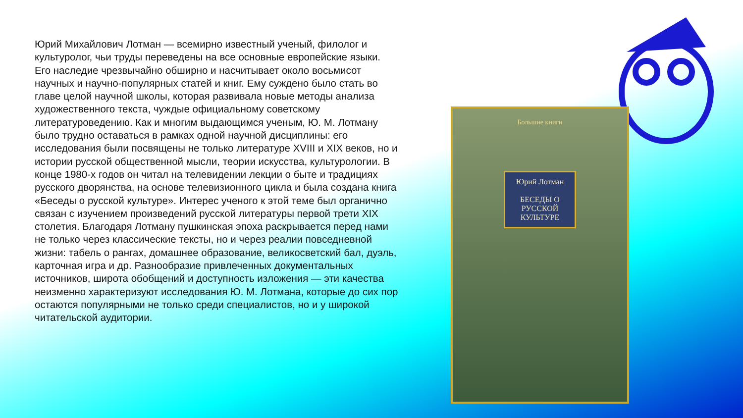Юрий Михайлович Лотман — всемирно известный ученый, филолог и культуролог, чьи труды переведены на все основные европейские языки. Его наследие чрезвычайно обширно и насчитывает около восьмисот научных и научно-популярных статей и книг. Ему суждено было стать во главе целой научной школы, которая развивала новые методы анализа художественного текста, чуждые официальному советскому литературоведению. Как и многим выдающимся ученым, Ю. М. Лотману было трудно оставаться в рамках одной научной дисциплины: его исследования были посвящены не только литературе XVIII и XIX веков, но и истории русской общественной мысли, теории искусства, культурологии. В конце 1980-х годов он читал на телевидении лекции о быте и традициях русского дворянства, на основе телевизионного цикла и была создана книга «Беседы о русской культуре». Интерес ученого к этой теме был органично связан с изучением произведений русской литературы первой трети XIX столетия. Благодаря Лотману пушкинская эпоха раскрывается перед нами не только через классические тексты, но и через реалии повседневной жизни: табель о рангах, домашнее образование, великосветский бал, дуэль, карточная игра и др. Разнообразие привлеченных документальных источников, широта обобщений и доступность изложения — эти качества неизменно характеризуют исследования Ю. М. Лотмана, которые до сих пор остаются популярными не только среди специалистов, но и у широкой читательской аудитории.
Большие книги
Юрий Лотман
БЕСЕДЫ О РУССКОЙ КУЛЬТУРЕ